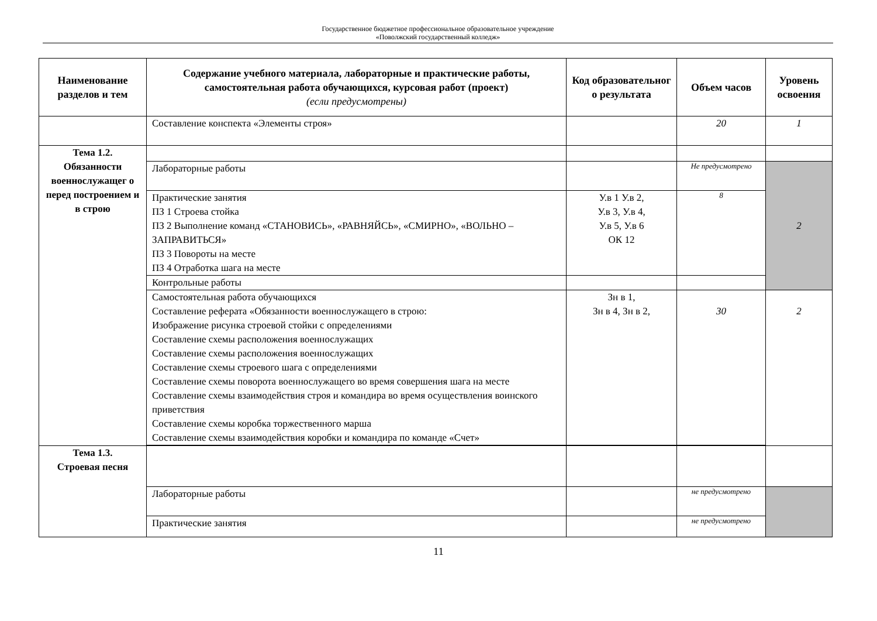Государственное бюджетное профессиональное образовательное учреждение
«Поволжский государственный колледж»
| Наименование разделов и тем | Содержание учебного материала, лабораторные и практические работы, самостоятельная работа обучающихся, курсовая работ (проект) (если предусмотрены) | Код образовательног о результата | Объем часов | Уровень освоения |
| --- | --- | --- | --- | --- |
| | Составление конспекта «Элементы строя» | | 20 | 1 |
| Тема 1.2. Обязанности военнослужащег о перед построением и в строю | | | | |
| | Лабораторные работы | | Не предусмотрено | 2 |
| | Практические занятия ПЗ 1 Строева стойка ПЗ 2 Выполнение команд «СТАНОВИСЬ», «РАВНЯЙСЬ», «СМИРНО», «ВОЛЬНО – ЗАПРАВИТЬСЯ» ПЗ 3 Повороты на месте ПЗ 4 Отработка шага на месте | У.в 1 У.в 2, У.в 3, У.в 4, У.в 5, У.в 6 ОК 12 | 8 | |
| | Контрольные работы | | | |
| | Самостоятельная работа обучающихся Составление реферата «Обязанности военнослужащего в строю: Изображение рисунка строевой стойки с определениями Составление схемы расположения военнослужащих Составление схемы расположения военнослужащих Составление схемы строевого шага с определениями Составление схемы поворота военнослужащего во время совершения шага на месте Составление схемы взаимодействия строя и командира во время осуществления воинского приветствия Составление схемы коробка торжественного марша Составление схемы взаимодействия коробки и командира по команде «Счет» | Зн в 1, Зн в 4, Зн в 2, | 30 | 2 |
| Тема 1.3. Строевая песня | | | | |
| | Лабораторные работы | | не предусмотрено | |
| | Практические занятия | | не предусмотрено | |
11